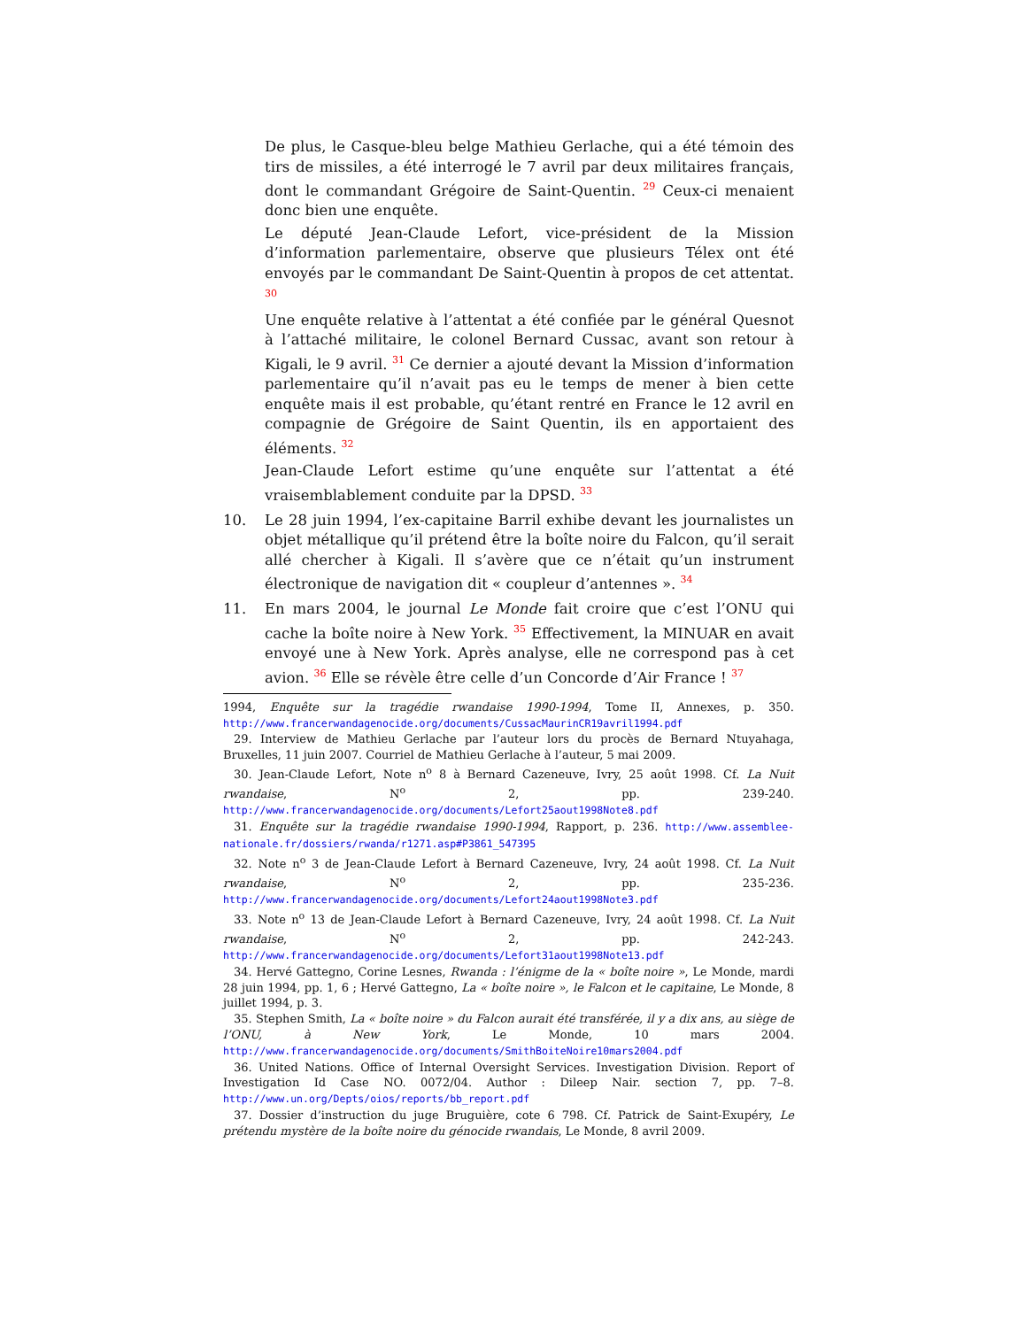De plus, le Casque-bleu belge Mathieu Gerlache, qui a été témoin des tirs de missiles, a été interrogé le 7 avril par deux militaires français, dont le commandant Grégoire de Saint-Quentin. <sup>29</sup> Ceux-ci menaient donc bien une enquête.
Le député Jean-Claude Lefort, vice-président de la Mission d’information parlementaire, observe que plusieurs Télex ont été envoyés par le commandant De Saint-Quentin à propos de cet attentat. <sup>30</sup>
Une enquête relative à l’attentat a été confiée par le général Quesnot à l’attaché militaire, le colonel Bernard Cussac, avant son retour à Kigali, le 9 avril. <sup>31</sup> Ce dernier a ajouté devant la Mission d’information parlementaire qu’il n’avait pas eu le temps de mener à bien cette enquête mais il est probable, qu’étant rentré en France le 12 avril en compagnie de Grégoire de Saint Quentin, ils en apportaient des éléments. <sup>32</sup>
Jean-Claude Lefort estime qu’une enquête sur l’attentat a été vraisemblablement conduite par la DPSD. <sup>33</sup>
10. Le 28 juin 1994, l’ex-capitaine Barril exhibe devant les journalistes un objet métallique qu’il prétend être la boîte noire du Falcon, qu’il serait allé chercher à Kigali. Il s’avère que ce n’était qu’un instrument électronique de navigation dit « coupleur d’antennes ». <sup>34</sup>
11. En mars 2004, le journal Le Monde fait croire que c’est l’ONU qui cache la boîte noire à New York. <sup>35</sup> Effectivement, la MINUAR en avait envoyé une à New York. Après analyse, elle ne correspond pas à cet avion. <sup>36</sup> Elle se révèle être celle d’un Concorde d’Air France ! <sup>37</sup>
1994, Enquête sur la tragédie rwandaise 1990-1994, Tome II, Annexes, p. 350. http://www.francerwandagenocide.org/documents/CussacMaurinCR19avril1994.pdf
29. Interview de Mathieu Gerlache par l’auteur lors du procès de Bernard Ntuyahaga, Bruxelles, 11 juin 2007. Courriel de Mathieu Gerlache à l’auteur, 5 mai 2009.
30. Jean-Claude Lefort, Note n<sup>o</sup> 8 à Bernard Cazeneuve, Ivry, 25 août 1998. Cf. La Nuit rwandaise, N<sup>o</sup> 2, pp. 239-240. http://www.francerwandagenocide.org/documents/Lefort25aout1998Note8.pdf
31. Enquête sur la tragédie rwandaise 1990-1994, Rapport, p. 236. http://www.assemblee-nationale.fr/dossiers/rwanda/r1271.asp#P3861_547395
32. Note n<sup>o</sup> 3 de Jean-Claude Lefort à Bernard Cazeneuve, Ivry, 24 août 1998. Cf. La Nuit rwandaise, N<sup>o</sup> 2, pp. 235-236. http://www.francerwandagenocide.org/documents/Lefort24aout1998Note3.pdf
33. Note n<sup>o</sup> 13 de Jean-Claude Lefort à Bernard Cazeneuve, Ivry, 24 août 1998. Cf. La Nuit rwandaise, N<sup>o</sup> 2, pp. 242-243. http://www.francerwandagenocide.org/documents/Lefort31aout1998Note13.pdf
34. Hervé Gattegno, Corine Lesnes, Rwanda : l’énigme de la « boîte noire », Le Monde, mardi 28 juin 1994, pp. 1, 6 ; Hervé Gattegno, La « boîte noire », le Falcon et le capitaine, Le Monde, 8 juillet 1994, p. 3.
35. Stephen Smith, La « boîte noire » du Falcon aurait été transférée, il y a dix ans, au siège de l’ONU, à New York, Le Monde, 10 mars 2004. http://www.francerwandagenocide.org/documents/SmithBoiteNoire10mars2004.pdf
36. United Nations. Office of Internal Oversight Services. Investigation Division. Report of Investigation Id Case NO. 0072/04. Author : Dileep Nair. section 7, pp. 7–8. http://www.un.org/Depts/oios/reports/bb_report.pdf
37. Dossier d’instruction du juge Bruguière, cote 6 798. Cf. Patrick de Saint-Exupéry, Le prétendu mystère de la boîte noire du génocide rwandais, Le Monde, 8 avril 2009.